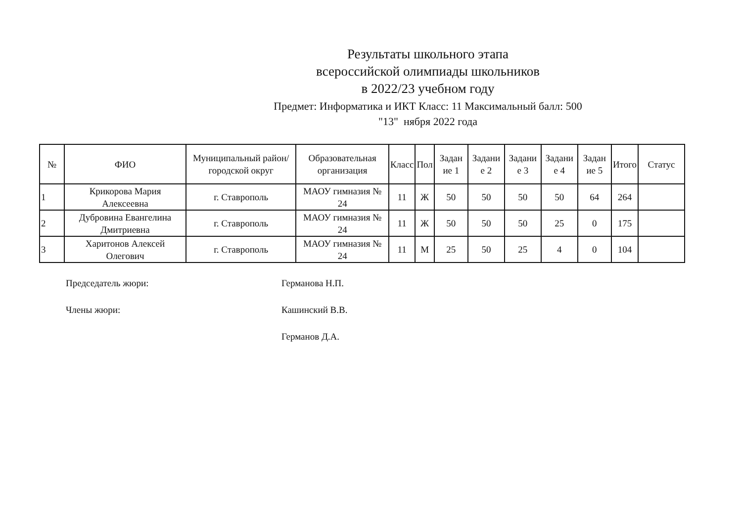Результаты школьного этапа
всероссийской олимпиады школьников
в 2022/23 учебном году
Предмет: Информатика и ИКТ Класс: 11 Максимальный балл: 500
"13" нября 2022 года
| № | ФИО | Муниципальный район/городской округ | Образовательная организация | Класс | Пол | Задан ие 1 | Задани е 2 | Задани е 3 | Задани е 4 | Задан ие 5 | Итого | Статус |
| --- | --- | --- | --- | --- | --- | --- | --- | --- | --- | --- | --- | --- |
| 1 | Крикорова Мария Алексеевна | г. Ставрополь | МАОУ гимназия № 24 | 11 | Ж | 50 | 50 | 50 | 50 | 64 | 264 | |
| 2 | Дубровина Евангелина Дмитриевна | г. Ставрополь | МАОУ гимназия № 24 | 11 | Ж | 50 | 50 | 50 | 25 | 0 | 175 | |
| 3 | Харитонов Алексей Олегович | г. Ставрополь | МАОУ гимназия № 24 | 11 | М | 25 | 50 | 25 | 4 | 0 | 104 | |
Председатель жюри: Германова Н.П.
Члены жюри: Кашинский В.В.
Германов Д.А.